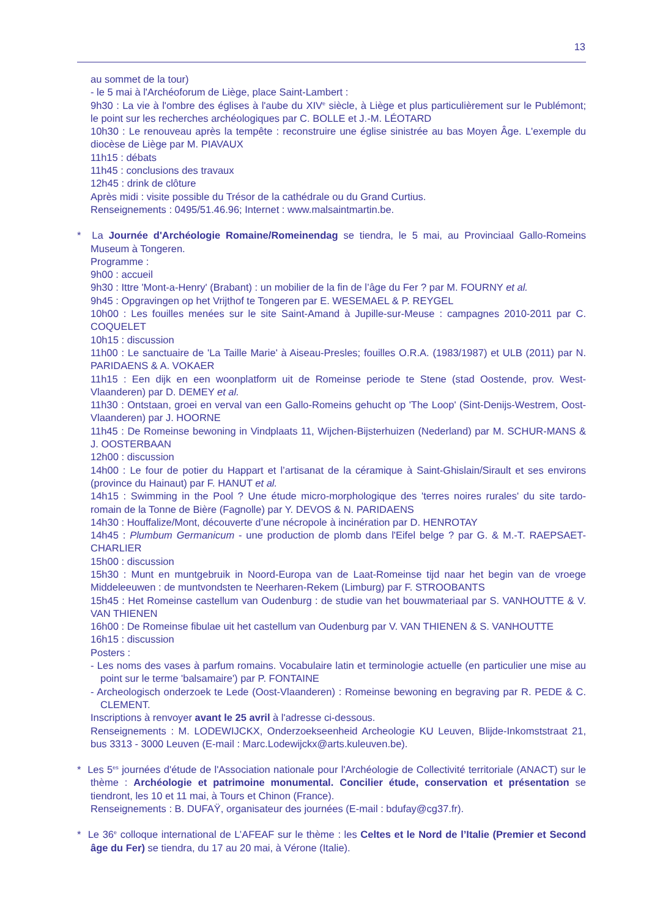13
au sommet de la tour)
- le 5 mai à l'Archéoforum de Liège, place Saint-Lambert :
9h30 : La vie à l'ombre des églises à l'aube du XIV<sup>e</sup> siècle, à Liège et plus particulièrement sur le Publémont; le point sur les recherches archéologiques par C. BOLLE et J.-M. LÉOTARD
10h30 : Le renouveau après la tempête : reconstruire une église sinistrée au bas Moyen Âge. L'exemple du diocèse de Liège par M. PIAVAUX
11h15 : débats
11h45 : conclusions des travaux
12h45 : drink de clôture
Après midi : visite possible du Trésor de la cathédrale ou du Grand Curtius.
Renseignements : 0495/51.46.96; Internet : www.malsaintmartin.be.
* La Journée d'Archéologie Romaine/Romeinendag se tiendra, le 5 mai, au Provinciaal Gallo-Romeins Museum à Tongeren.
Programme :
9h00 : accueil
9h30 : Ittre 'Mont-a-Henry' (Brabant) : un mobilier de la fin de l’âge du Fer ? par M. FOURNY et al.
9h45 : Opgravingen op het Vrijthof te Tongeren par E. WESEMAEL & P. REYGEL
10h00 : Les fouilles menées sur le site Saint-Amand à Jupille-sur-Meuse : campagnes 2010-2011 par C. COQUELET
10h15 : discussion
11h00 : Le sanctuaire de 'La Taille Marie' à Aiseau-Presles; fouilles O.R.A. (1983/1987) et ULB (2011) par N. PARIDAENS & A. VOKAER
11h15 : Een dijk en een woonplatform uit de Romeinse periode te Stene (stad Oostende, prov. West-Vlaanderen) par D. DEMEY et al.
11h30 : Ontstaan, groei en verval van een Gallo-Romeins gehucht op 'The Loop' (Sint-Denijs-Westrem, Oost-Vlaanderen) par J. HOORNE
11h45 : De Romeinse bewoning in Vindplaats 11, Wijchen-Bijsterhuizen (Nederland) par M. SCHUR-MANS & J. OOSTERBAAN
12h00 : discussion
14h00 : Le four de potier du Happart et l’artisanat de la céramique à Saint-Ghislain/Sirault et ses environs (province du Hainaut) par F. HANUT et al.
14h15 : Swimming in the Pool ? Une étude micro-morphologique des 'terres noires rurales' du site tardo-romain de la Tonne de Bière (Fagnolle) par Y. DEVOS & N. PARIDAENS
14h30 : Houffalize/Mont, découverte d’une nécropole à incinération par D. HENROTAY
14h45 : Plumbum Germanicum - une production de plomb dans l'Eifel belge ? par G. & M.-T. RAEPSAET-CHARLIER
15h00 : discussion
15h30 : Munt en muntgebruik in Noord-Europa van de Laat-Romeinse tijd naar het begin van de vroege Middeleeuwen : de muntvondsten te Neerharen-Rekem (Limburg) par F. STROOBANTS
15h45 : Het Romeinse castellum van Oudenburg : de studie van het bouwmateriaal par S. VANHOUTTE & V. VAN THIENEN
16h00 : De Romeinse fibulae uit het castellum van Oudenburg par V. VAN THIENEN & S. VANHOUTTE
16h15 : discussion
Posters :
- Les noms des vases à parfum romains. Vocabulaire latin et terminologie actuelle (en particulier une mise au point sur le terme 'balsamaire') par P. FONTAINE
- Archeologisch onderzoek te Lede (Oost-Vlaanderen) : Romeinse bewoning en begraving par R. PEDE & C. CLEMENT.
Inscriptions à renvoyer avant le 25 avril à l'adresse ci-dessous.
Renseignements : M. LODEWIJCKX, Onderzoekseenheid Archeologie KU Leuven, Blijde-Inkomststraat 21, bus 3313 - 3000 Leuven (E-mail : Marc.Lodewijckx@arts.kuleuven.be).
* Les 5<sup>es</sup> journées d'étude de l'Association nationale pour l'Archéologie de Collectivité territoriale (ANACT) sur le thème : Archéologie et patrimoine monumental. Concilier étude, conservation et présentation se tiendront, les 10 et 11 mai, à Tours et Chinon (France).
Renseignements : B. DUFAŸ, organisateur des journées (E-mail : bdufay@cg37.fr).
* Le 36<sup>e</sup> colloque international de L’AFEAF sur le thème : les Celtes et le Nord de l’Italie (Premier et Second âge du Fer) se tiendra, du 17 au 20 mai, à Vérone (Italie).